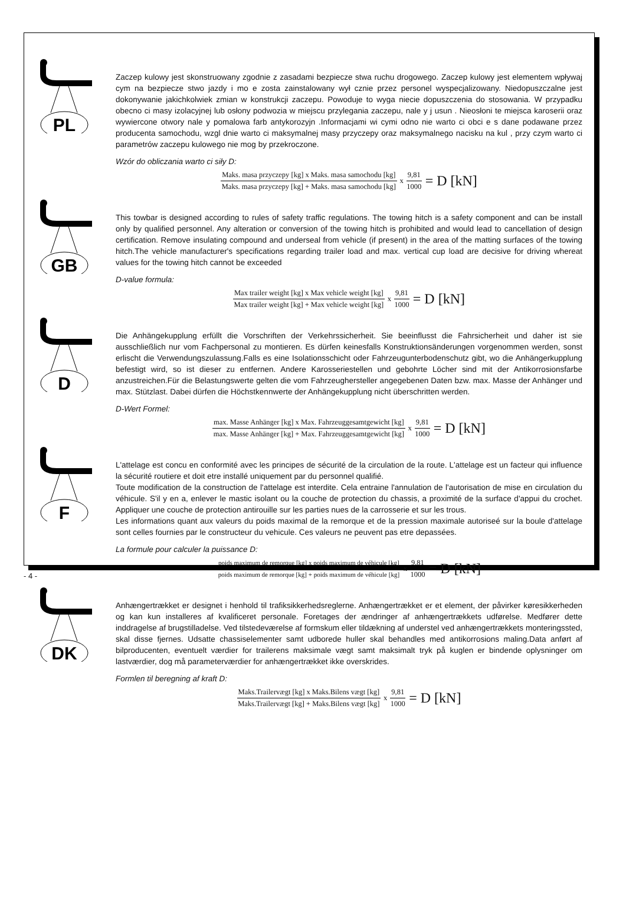PL
Zaczep kulowy jest skonstruowany zgodnie z zasadami bezpiecze stwa ruchu drogowego. Zaczep kulowy jest elementem wpływaj cym na bezpiecze stwo jazdy i mo e zosta zainstalowany wył cznie przez personel wyspecjalizowany. Niedopuszczalne jest dokonywanie jakichkolwiek zmian w konstrukcji zaczepu. Powoduje to wyga niecie dopuszczenia do stosowania. W przypadku obecno ci masy izolacyjnej lub osłony podwozia w miejscu przylegania zaczepu, nale y j usun . Nieosłoni te miejsca karoserii oraz wywiercone otwory nale y pomalowa farb antykorozyjn .Informacjami wi cymi odno nie warto ci obci e s dane podawane przez producenta samochodu, wzgl dnie warto ci maksymalnej masy przyczepy oraz maksymalnego nacisku na kul , przy czym warto ci parametrów zaczepu kulowego nie mog by przekroczone.
Wzór do obliczania warto ci siły D:
Maks. masa przyczepy [kg] x Maks. masa samochodu [kg]
Maks. masa przyczepy [kg] + Maks. masa samochodu [kg]
x
9,81
1000
= D [kN]
GB
This towbar is designed according to rules of safety traffic regulations. The towing hitch is a safety component and can be install only by qualified personnel. Any alteration or conversion of the towing hitch is prohibited and would lead to cancellation of design certification. Remove insulating compound and underseal from vehicle (if present) in the area of the matting surfaces of the towing hitch.The vehicle manufacturer's specifications regarding trailer load and max. vertical cup load are decisive for driving whereat values for the towing hitch cannot be exceeded
D-value formula:
Max trailer weight [kg] x Max vehicle weight [kg]
Max trailer weight [kg] + Max vehicle weight [kg]
x
9,81
1000
= D [kN]
D
Die Anhängekupplung erfüllt die Vorschriften der Verkehrssicherheit. Sie beeinflusst die Fahrsicherheit und daher ist sie ausschließlich nur vom Fachpersonal zu montieren. Es dürfen keinesfalls Konstruktionsänderungen vorgenommen werden, sonst erlischt die Verwendungszulassung.Falls es eine Isolationsschicht oder Fahrzeugunterbodenschutz gibt, wo die Anhängerkupplung befestigt wird, so ist dieser zu entfernen. Andere Karosseriestellen und gebohrte Löcher sind mit der Antikorrosionsfarbe anzustreichen.Für die Belastungswerte gelten die vom Fahrzeughersteller angegebenen Daten bzw. max. Masse der Anhänger und max. Stützlast. Dabei dürfen die Höchstkennwerte der Anhängekupplung nicht überschritten werden.
D-Wert Formel:
max. Masse Anhänger [kg] x Max. Fahrzeuggesamtgewicht [kg]
max. Masse Anhänger [kg] + Max. Fahrzeuggesamtgewicht [kg]
x
9,81
1000
= D [kN]
F
L'attelage est concu en conformité avec les principes de sécurité de la circulation de la route. L'attelage est un facteur qui influence la sécurité routiere et doit etre installé uniquement par du personnel qualifié.
Toute modification de la construction de l'attelage est interdite. Cela entraine l'annulation de l'autorisation de mise en circulation du véhicule. S'il y en a, enlever le mastic isolant ou la couche de protection du chassis, a proximité de la surface d'appui du crochet. Appliquer une couche de protection antirouille sur les parties nues de la carrosserie et sur les trous.
Les informations quant aux valeurs du poids maximal de la remorque et de la pression maximale autoriseé sur la boule d'attelage sont celles fournies par le constructeur du vehicule. Ces valeurs ne peuvent pas etre depassées.
La formule pour calculer la puissance D:
poids maximum de remorque [kg] x poids maximum de véhicule [kg]
poids maximum de remorque [kg] + poids maximum de véhicule [kg]
x
9,81
1000
= D [kN]
DK
Anhængertrækket er designet i henhold til trafiksikkerhedsreglerne. Anhængertrækket er et element, der påvirker køresikkerheden og kan kun installeres af kvalificeret personale. Foretages der ændringer af anhængertrækkets udførelse. Medfører dette inddragelse af brugstilladelse. Ved tilstedeværelse af formskum eller tildækning af understel ved anhængertrækkets monteringssted, skal disse fjernes. Udsatte chassiselementer samt udborede huller skal behandles med antikorrosions maling.Data anført af bilproducenten, eventuelt værdier for trailerens maksimale vægt samt maksimalt tryk på kuglen er bindende oplysninger om lastværdier, dog må parameterværdier for anhængertrækket ikke overskrides.
Formlen til beregning af kraft D:
Maks.Trailervægt [kg] x Maks.Bilens vægt [kg]
Maks.Trailervægt [kg] + Maks.Bilens vægt [kg]
x
9,81
1000
= D [kN]
- 4 -